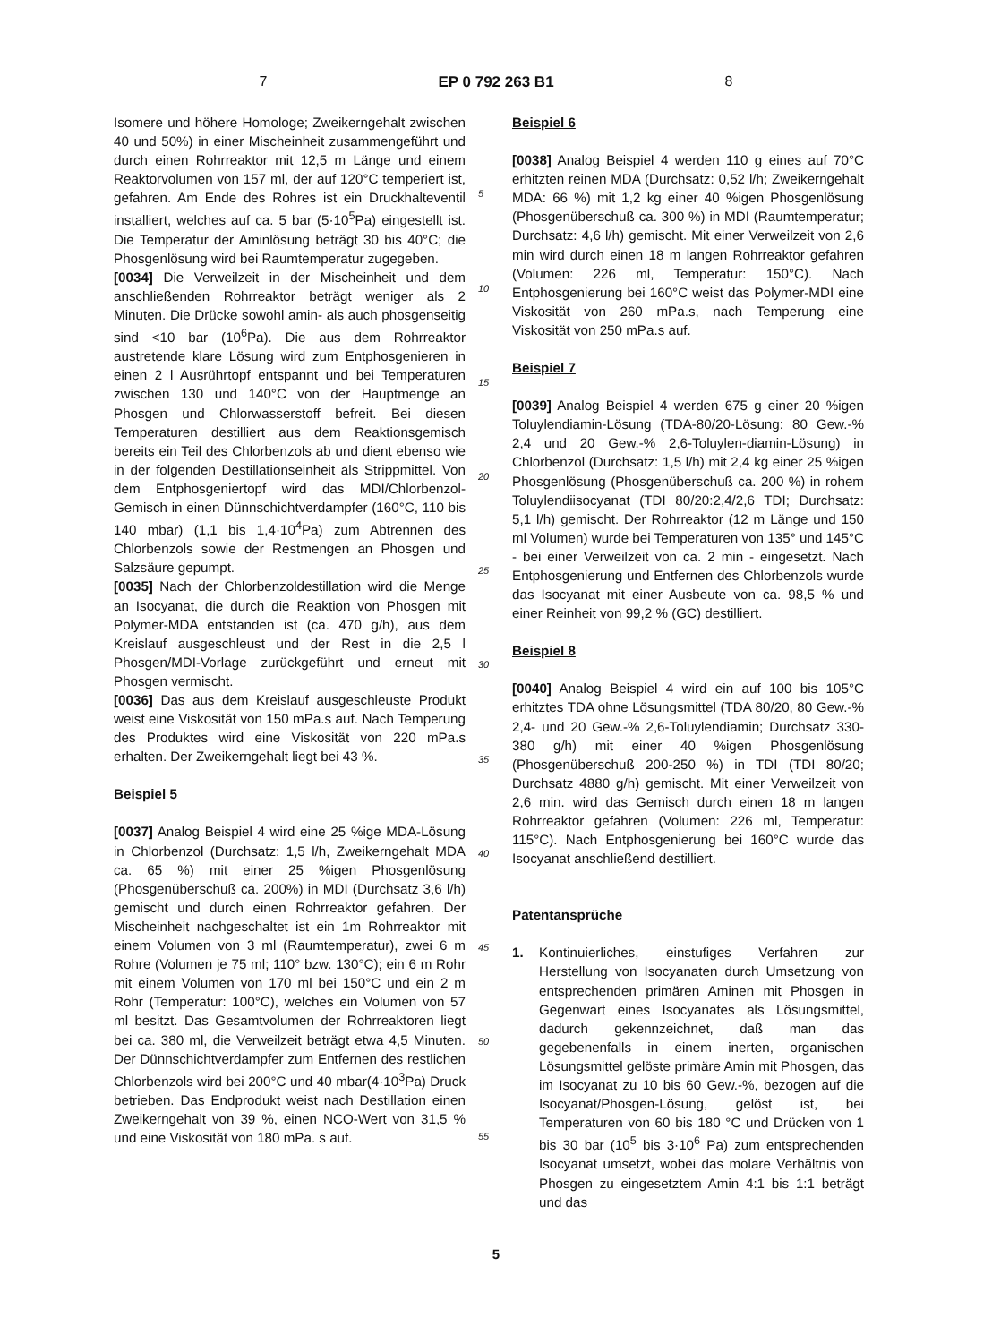7 EP 0 792 263 B1 8
Isomere und höhere Homologe; Zweikerngehalt zwischen 40 und 50%) in einer Mischeinheit zusammengeführt und durch einen Rohrreaktor mit 12,5 m Länge und einem Reaktorvolumen von 157 ml, der auf 120°C temperiert ist, gefahren. Am Ende des Rohres ist ein Druckhalteventil installiert, welches auf ca. 5 bar (5·10<sup>5</sup>Pa) eingestellt ist. Die Temperatur der Aminlösung beträgt 30 bis 40°C; die Phosgenlösung wird bei Raumtemperatur zugegeben.
[0034] Die Verweilzeit in der Mischeinheit und dem anschließenden Rohrreaktor beträgt weniger als 2 Minuten. Die Drücke sowohl amin- als auch phosgenseitig sind <10 bar (10<sup>6</sup>Pa). Die aus dem Rohrreaktor austretende klare Lösung wird zum Entphosgenieren in einen 2 l Ausrührtopf entspannt und bei Temperaturen zwischen 130 und 140°C von der Hauptmenge an Phosgen und Chlorwasserstoff befreit. Bei diesen Temperaturen destilliert aus dem Reaktionsgemisch bereits ein Teil des Chlorbenzols ab und dient ebenso wie in der folgenden Destillationseinheit als Strippmittel. Von dem Entphosgeniertopf wird das MDI/Chlorbenzol-Gemisch in einen Dünnschichtverdampfer (160°C, 110 bis 140 mbar) (1,1 bis 1,4·10<sup>4</sup>Pa) zum Abtrennen des Chlorbenzols sowie der Restmengen an Phosgen und Salzsäure gepumpt.
[0035] Nach der Chlorbenzoldestillation wird die Menge an Isocyanat, die durch die Reaktion von Phosgen mit Polymer-MDA entstanden ist (ca. 470 g/h), aus dem Kreislauf ausgeschleust und der Rest in die 2,5 l Phosgen/MDI-Vorlage zurückgeführt und erneut mit Phosgen vermischt.
[0036] Das aus dem Kreislauf ausgeschleuste Produkt weist eine Viskosität von 150 mPa.s auf. Nach Temperung des Produktes wird eine Viskosität von 220 mPa.s erhalten. Der Zweikerngehalt liegt bei 43 %.
Beispiel 5
[0037] Analog Beispiel 4 wird eine 25 %ige MDA-Lösung in Chlorbenzol (Durchsatz: 1,5 l/h, Zweikerngehalt MDA ca. 65 %) mit einer 25 %igen Phosgenlösung (Phosgenüberschuß ca. 200%) in MDI (Durchsatz 3,6 l/h) gemischt und durch einen Rohrreaktor gefahren. Der Mischeinheit nachgeschaltet ist ein 1m Rohrreaktor mit einem Volumen von 3 ml (Raumtemperatur), zwei 6 m Rohre (Volumen je 75 ml; 110° bzw. 130°C); ein 6 m Rohr mit einem Volumen von 170 ml bei 150°C und ein 2 m Rohr (Temperatur: 100°C), welches ein Volumen von 57 ml besitzt. Das Gesamtvolumen der Rohrreaktoren liegt bei ca. 380 ml, die Verweilzeit beträgt etwa 4,5 Minuten. Der Dünnschichtverdampfer zum Entfernen des restlichen Chlorbenzols wird bei 200°C und 40 mbar(4·10<sup>3</sup>Pa) Druck betrieben. Das Endprodukt weist nach Destillation einen Zweikerngehalt von 39 %, einen NCO-Wert von 31,5 % und eine Viskosität von 180 mPa. s auf.
5
10
15
20
25
30
35
40
45
50
55
Beispiel 6
[0038] Analog Beispiel 4 werden 110 g eines auf 70°C erhitzten reinen MDA (Durchsatz: 0,52 l/h; Zweikerngehalt MDA: 66 %) mit 1,2 kg einer 40 %igen Phosgenlösung (Phosgenüberschuß ca. 300 %) in MDI (Raumtemperatur; Durchsatz: 4,6 l/h) gemischt. Mit einer Verweilzeit von 2,6 min wird durch einen 18 m langen Rohrreaktor gefahren (Volumen: 226 ml, Temperatur: 150°C). Nach Entphosgenierung bei 160°C weist das Polymer-MDI eine Viskosität von 260 mPa.s, nach Temperung eine Viskosität von 250 mPa.s auf.
Beispiel 7
[0039] Analog Beispiel 4 werden 675 g einer 20 %igen Toluylendiamin-Lösung (TDA-80/20-Lösung: 80 Gew.-% 2,4 und 20 Gew.-% 2,6-Toluylen-diamin-Lösung) in Chlorbenzol (Durchsatz: 1,5 l/h) mit 2,4 kg einer 25 %igen Phosgenlösung (Phosgenüberschuß ca. 200 %) in rohem Toluylendiisocyanat (TDI 80/20:2,4/2,6 TDI; Durchsatz: 5,1 l/h) gemischt. Der Rohrreaktor (12 m Länge und 150 ml Volumen) wurde bei Temperaturen von 135° und 145°C - bei einer Verweilzeit von ca. 2 min - eingesetzt. Nach Entphosgenierung und Entfernen des Chlorbenzols wurde das Isocyanat mit einer Ausbeute von ca. 98,5 % und einer Reinheit von 99,2 % (GC) destilliert.
Beispiel 8
[0040] Analog Beispiel 4 wird ein auf 100 bis 105°C erhitztes TDA ohne Lösungsmittel (TDA 80/20, 80 Gew.-% 2,4- und 20 Gew.-% 2,6-Toluylendiamin; Durchsatz 330-380 g/h) mit einer 40 %igen Phosgenlösung (Phosgenüberschuß 200-250 %) in TDI (TDI 80/20; Durchsatz 4880 g/h) gemischt. Mit einer Verweilzeit von 2,6 min. wird das Gemisch durch einen 18 m langen Rohrreaktor gefahren (Volumen: 226 ml, Temperatur: 115°C). Nach Entphosgenierung bei 160°C wurde das Isocyanat anschließend destilliert.
Patentansprüche
1. Kontinuierliches, einstufiges Verfahren zur Herstellung von Isocyanaten durch Umsetzung von entsprechenden primären Aminen mit Phosgen in Gegenwart eines Isocyanates als Lösungsmittel, dadurch gekennzeichnet, daß man das gegebenenfalls in einem inerten, organischen Lösungsmittel gelöste primäre Amin mit Phosgen, das im Isocyanat zu 10 bis 60 Gew.-%, bezogen auf die Isocyanat/Phosgen-Lösung, gelöst ist, bei Temperaturen von 60 bis 180 °C und Drücken von 1 bis 30 bar (10<sup>5</sup> bis 3·10<sup>6</sup> Pa) zum entsprechenden Isocyanat umsetzt, wobei das molare Verhältnis von Phosgen zu eingesetztem Amin 4:1 bis 1:1 beträgt und das
5